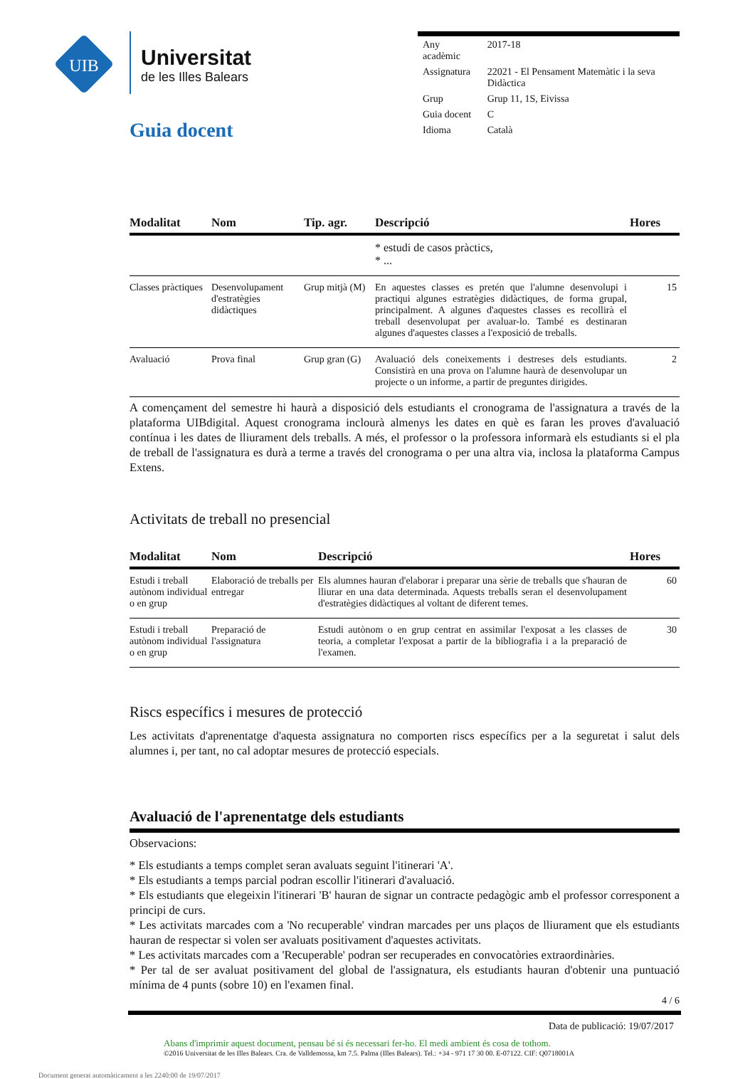UIB
Universitat
de les Illes Balears
| Any acadèmic | 2017-18 |
| Assignatura | 22021 - El Pensament Matemàtic i la seva Didàctica |
| Grup | Grup 11, 1S, Eivissa |
| Guia docent | C |
| Idioma | Català |
Guia docent
| Modalitat | Nom | Tip. agr. | Descripció | Hores |
| --- | --- | --- | --- | --- |
| | | | * estudi de casos pràctics, * ... | |
| Classes pràctiques | Desenvolupament d'estratègies didàctiques | Grup mitjà (M) | En aquestes classes es pretén que l'alumne desenvolupi i practiqui algunes estratègies didàctiques, de forma grupal, principalment. A algunes d'aquestes classes es recollirà el treball desenvolupat per avaluar-lo. També es destinaran algunes d'aquestes classes a l'exposició de treballs. | 15 |
| Avaluació | Prova final | Grup gran (G) | Avaluació dels coneixements i destreses dels estudiants. Consistirà en una prova on l'alumne haurà de desenvolupar un projecte o un informe, a partir de preguntes dirigides. | 2 |
A començament del semestre hi haurà a disposició dels estudiants el cronograma de l'assignatura a través de la plataforma UIBdigital. Aquest cronograma inclourà almenys les dates en què es faran les proves d'avaluació contínua i les dates de lliurament dels treballs. A més, el professor o la professora informarà els estudiants si el pla de treball de l'assignatura es durà a terme a través del cronograma o per una altra via, inclosa la plataforma Campus Extens.
Activitats de treball no presencial
| Modalitat | Nom | Descripció | Hores |
| --- | --- | --- | --- |
| Estudi i treball autònom individual o en grup | Elaboració de treballs per entregar | Els alumnes hauran d'elaborar i preparar una sèrie de treballs que s'hauran de lliurar en una data determinada. Aquests treballs seran el desenvolupament d'estratègies didàctiques al voltant de diferent temes. | 60 |
| Estudi i treball autònom individual o en grup | Preparació de l'assignatura | Estudi autònom o en grup centrat en assimilar l'exposat a les classes de teoria, a completar l'exposat a partir de la bibliografia i a la preparació de l'examen. | 30 |
Riscs específics i mesures de protecció
Les activitats d'aprenentatge d'aquesta assignatura no comporten riscs específics per a la seguretat i salut dels alumnes i, per tant, no cal adoptar mesures de protecció especials.
Avaluació de l'aprenentatge dels estudiants
Observacions:
* Els estudiants a temps complet seran avaluats seguint l'itinerari 'A'.
* Els estudiants a temps parcial podran escollir l'itinerari d'avaluació.
* Els estudiants que elegeixin l'itinerari 'B' hauran de signar un contracte pedagògic amb el professor corresponent a principi de curs.
* Les activitats marcades com a 'No recuperable' vindran marcades per uns plaços de lliurament que els estudiants hauran de respectar si volen ser avaluats positivament d'aquestes activitats.
* Les activitats marcades com a 'Recuperable' podran ser recuperades en convocatòries extraordinàries.
* Per tal de ser avaluat positivament del global de l'assignatura, els estudiants hauran d'obtenir una puntuació mínima de 4 punts (sobre 10) en l'examen final.
4 / 6
Data de publicació: 19/07/2017
Abans d'imprimir aquest document, pensau bé si és necessari fer-ho. El medi ambient és cosa de tothom.
©2016 Universitat de les Illes Balears. Cra. de Valldemossa, km 7.5. Palma (Illes Balears). Tel.: +34 - 971 17 30 00. E-07122. CIF: Q0718001A
Document generat automàticament a les 2240:00 de 19/07/2017